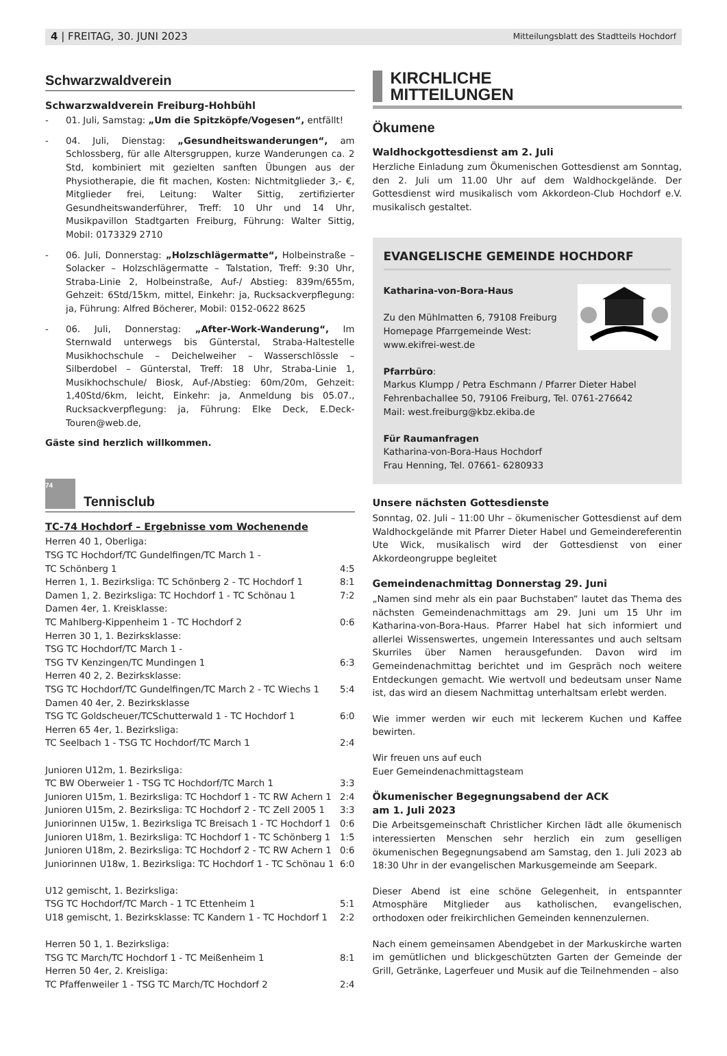4 | FREITAG, 30. JUNI 2023 Mitteilungsblatt des Stadtteils Hochdorf
Schwarzwaldverein
Schwarzwaldverein Freiburg-Hohbühl
- 01. Juli, Samstag: „Um die Spitzköpfe/Vogesen“, entfällt!
- 04. Juli, Dienstag: „Gesundheitswanderungen“, am Schlossberg, für alle Altersgruppen, kurze Wanderungen ca. 2 Std, kombiniert mit gezielten sanften Übungen aus der Physiotherapie, die fit machen, Kosten: Nichtmitglieder 3,- €, Mitglieder frei, Leitung: Walter Sittig, zertifizierter Gesundheitswanderführer, Treff: 10 Uhr und 14 Uhr, Musikpavillon Stadtgarten Freiburg, Führung: Walter Sittig, Mobil: 0173329 2710
- 06. Juli, Donnerstag: „Holzschlägermatte“, Holbeinstraße – Solacker – Holzschlägermatte – Talstation, Treff: 9:30 Uhr, Straba-Linie 2, Holbeinstraße, Auf-/ Abstieg: 839m/655m, Gehzeit: 6Std/15km, mittel, Einkehr: ja, Rucksackverpflegung: ja, Führung: Alfred Böcherer, Mobil: 0152-0622 8625
- 06. Juli, Donnerstag: „After-Work-Wanderung“, Im Sternwald unterwegs bis Günterstal, Straba-Haltestelle Musikhochschule – Deichelweiher – Wasserschlössle – Silberdobel – Günterstal, Treff: 18 Uhr, Straba-Linie 1, Musikhochschule/ Biosk, Auf-/Abstieg: 60m/20m, Gehzeit: 1,40Std/6km, leicht, Einkehr: ja, Anmeldung bis 05.07., Rucksackverpflegung: ja, Führung: Elke Deck, E.Deck-Touren@web.de,
Gäste sind herzlich willkommen.
74 Tennisclub
TC-74 Hochdorf – Ergebnisse vom Wochenende
| Herren 40 1, Oberliga: | |
| TSG TC Hochdorf/TC Gundelfingen/TC March 1 - | |
| TC Schönberg 1 | 4:5 |
| Herren 1, 1. Bezirksliga: TC Schönberg 2 - TC Hochdorf 1 | 8:1 |
| Damen 1, 2. Bezirksliga: TC Hochdorf 1 - TC Schönau 1 | 7:2 |
| Damen 4er, 1. Kreisklasse: | |
| TC Mahlberg-Kippenheim 1 - TC Hochdorf 2 | 0:6 |
| Herren 30 1, 1. Bezirksklasse: | |
| TSG TC Hochdorf/TC March 1 - | |
| TSG TV Kenzingen/TC Mundingen 1 | 6:3 |
| Herren 40 2, 2. Bezirksklasse: | |
| TSG TC Hochdorf/TC Gundelfingen/TC March 2 - TC Wiechs 1 | 5:4 |
| Damen 40 4er, 2. Bezirksklasse | |
| TSG TC Goldscheuer/TCSchutterwald 1 - TC Hochdorf 1 | 6:0 |
| Herren 65 4er, 1. Bezirksliga: | |
| TC Seelbach 1 - TSG TC Hochdorf/TC March 1 | 2:4 |
| Junioren U12m, 1. Bezirksliga: | |
| TC BW Oberweier 1 - TSG TC Hochdorf/TC March 1 | 3:3 |
| Junioren U15m, 1. Bezirksliga: TC Hochdorf 1 - TC RW Achern 1 | 2:4 |
| Junioren U15m, 2. Bezirksliga: TC Hochdorf 2 - TC Zell 2005 1 | 3:3 |
| Juniorinnen U15w, 1. Bezirksliga TC Breisach 1 - TC Hochdorf 1 | 0:6 |
| Junioren U18m, 1. Bezirksliga: TC Hochdorf 1 - TC Schönberg 1 | 1:5 |
| Junioren U18m, 2. Bezirksliga: TC Hochdorf 2 - TC RW Achern 1 | 0:6 |
| Juniorinnen U18w, 1. Bezirksliga: TC Hochdorf 1 - TC Schönau 1 | 6:0 |
| U12 gemischt, 1. Bezirksliga: | |
| TSG TC Hochdorf/TC March - 1 TC Ettenheim 1 | 5:1 |
| U18 gemischt, 1. Bezirksklasse: TC Kandern 1 - TC Hochdorf 1 | 2:2 |
| Herren 50 1, 1. Bezirksliga: | |
| TSG TC March/TC Hochdorf 1 - TC Meißenheim 1 | 8:1 |
| Herren 50 4er, 2. Kreisliga: | |
| TC Pfaffenweiler 1 - TSG TC March/TC Hochdorf 2 | 2:4 |
KIRCHLICHE
MITTEILUNGEN
Ökumene
Waldhockgottesdienst am 2. Juli
Herzliche Einladung zum Ökumenischen Gottesdienst am Sonntag, den 2. Juli um 11.00 Uhr auf dem Waldhockgelände. Der Gottesdienst wird musikalisch vom Akkordeon-Club Hochdorf e.V. musikalisch gestaltet.
EVANGELISCHE GEMEINDE HOCHDORF
Katharina-von-Bora-Haus
Zu den Mühlmatten 6, 79108 Freiburg
Homepage Pfarrgemeinde West:
www.ekifrei-west.de
Pfarrbüro:
Markus Klumpp / Petra Eschmann / Pfarrer Dieter Habel
Fehrenbachallee 50, 79106 Freiburg, Tel. 0761-276642
Mail: west.freiburg@kbz.ekiba.de
Für Raumanfragen
Katharina-von-Bora-Haus Hochdorf
Frau Henning, Tel. 07661- 6280933
Unsere nächsten Gottesdienste
Sonntag, 02. Juli – 11:00 Uhr – ökumenischer Gottesdienst auf dem Waldhockgelände mit Pfarrer Dieter Habel und Gemeindereferentin Ute Wick, musikalisch wird der Gottesdienst von einer Akkordeongruppe begleitet
Gemeindenachmittag Donnerstag 29. Juni
„Namen sind mehr als ein paar Buchstaben“ lautet das Thema des nächsten Gemeindenachmittags am 29. Juni um 15 Uhr im Katharina-von-Bora-Haus. Pfarrer Habel hat sich informiert und allerlei Wissenswertes, ungemein Interessantes und auch seltsam Skurriles über Namen herausgefunden. Davon wird im Gemeindenachmittag berichtet und im Gespräch noch weitere Entdeckungen gemacht. Wie wertvoll und bedeutsam unser Name ist, das wird an diesem Nachmittag unterhaltsam erlebt werden.
Wie immer werden wir euch mit leckerem Kuchen und Kaffee bewirten.
Wir freuen uns auf euch
Euer Gemeindenachmittagsteam
Ökumenischer Begegnungsabend der ACK
am 1. Juli 2023
Die Arbeitsgemeinschaft Christlicher Kirchen lädt alle ökumenisch interessierten Menschen sehr herzlich ein zum geselligen ökumenischen Begegnungsabend am Samstag, den 1. Juli 2023 ab 18:30 Uhr in der evangelischen Markusgemeinde am Seepark.
Dieser Abend ist eine schöne Gelegenheit, in entspannter Atmosphäre Mitglieder aus katholischen, evangelischen, orthodoxen oder freikirchlichen Gemeinden kennenzulernen.
Nach einem gemeinsamen Abendgebet in der Markuskirche warten im gemütlichen und blickgeschützten Garten der Gemeinde der Grill, Getränke, Lagerfeuer und Musik auf die Teilnehmenden – also